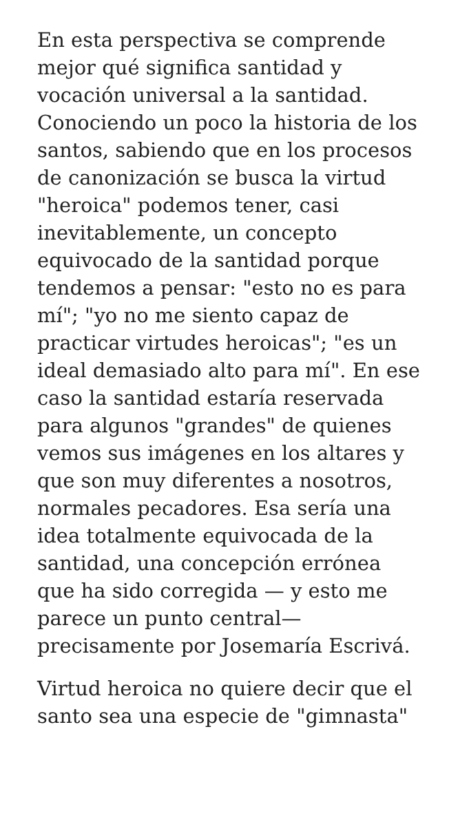En esta perspectiva se comprende mejor qué significa santidad y vocación universal a la santidad. Conociendo un poco la historia de los santos, sabiendo que en los procesos de canonización se busca la virtud "heroica" podemos tener, casi inevitablemente, un concepto equivocado de la santidad porque tendemos a pensar: "esto no es para mí"; "yo no me siento capaz de practicar virtudes heroicas"; "es un ideal demasiado alto para mí". En ese caso la santidad estaría reservada para algunos "grandes" de quienes vemos sus imágenes en los altares y que son muy diferentes a nosotros, normales pecadores. Esa sería una idea totalmente equivocada de la santidad, una concepción errónea que ha sido corregida — y esto me parece un punto central— precisamente por Josemaría Escrivá.
Virtud heroica no quiere decir que el santo sea una especie de "gimnasta"